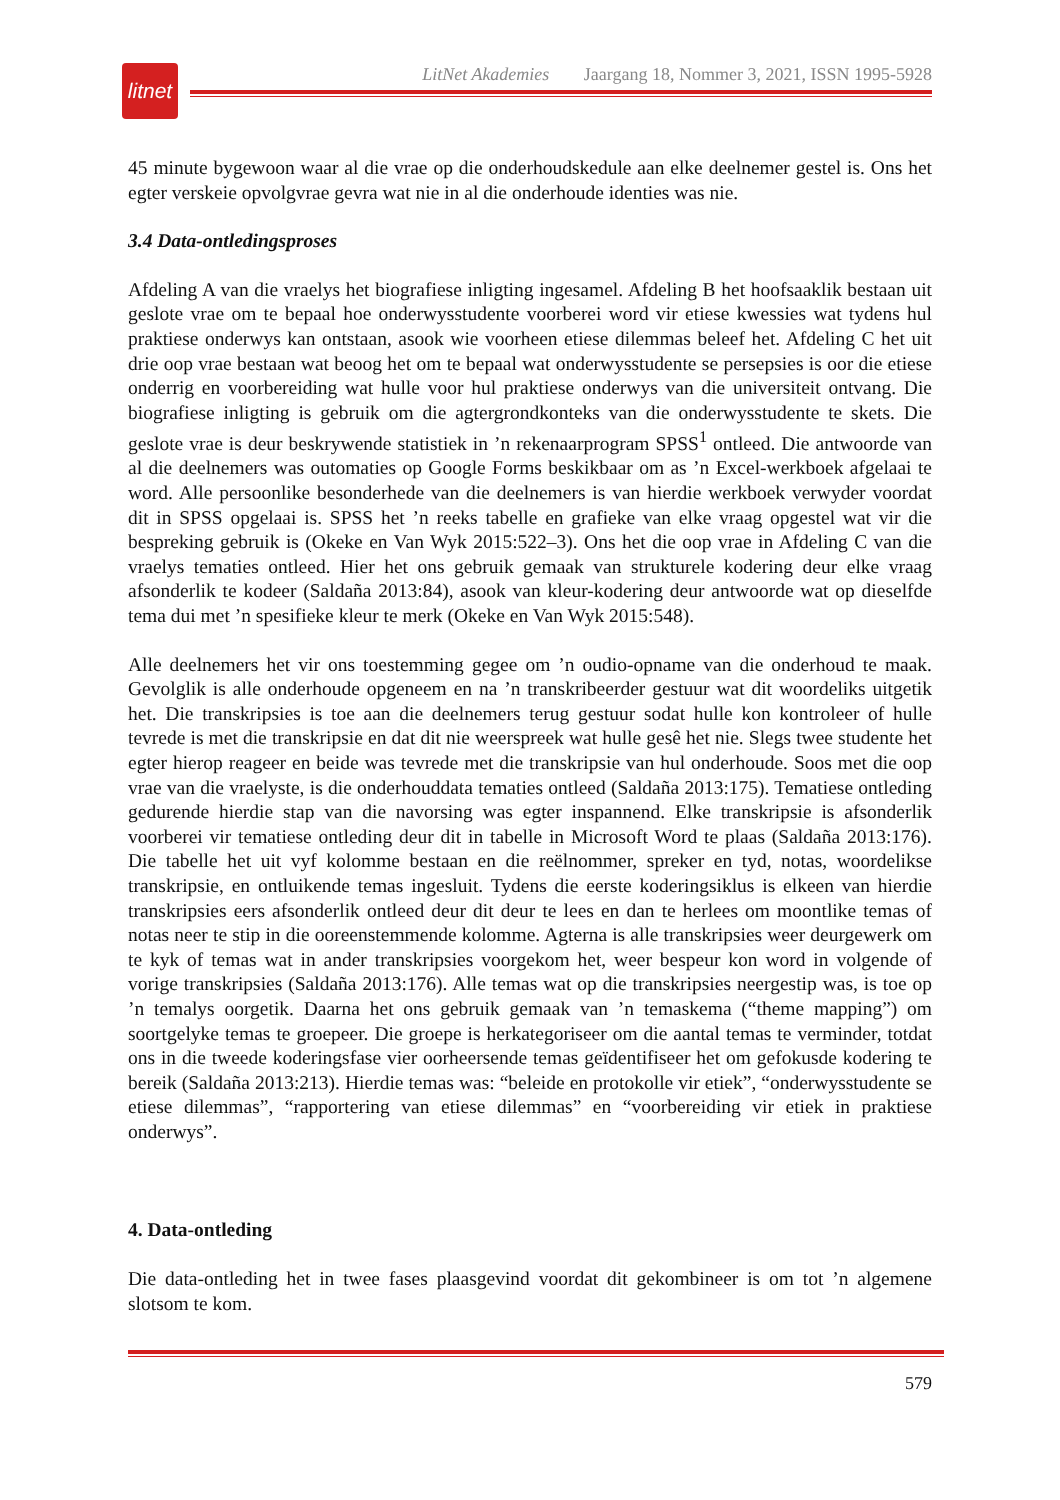litnet
LitNet Akademies Jaargang 18, Nommer 3, 2021, ISSN 1995-5928
45 minute bygewoon waar al die vrae op die onderhoudskedule aan elke deelnemer gestel is. Ons het egter verskeie opvolgvrae gevra wat nie in al die onderhoude identies was nie.
3.4 Data-ontledingsproses
Afdeling A van die vraelys het biografiese inligting ingesamel. Afdeling B het hoofsaaklik bestaan uit geslote vrae om te bepaal hoe onderwysstudente voorberei word vir etiese kwessies wat tydens hul praktiese onderwys kan ontstaan, asook wie voorheen etiese dilemmas beleef het. Afdeling C het uit drie oop vrae bestaan wat beoog het om te bepaal wat onderwysstudente se persepsies is oor die etiese onderrig en voorbereiding wat hulle voor hul praktiese onderwys van die universiteit ontvang. Die biografiese inligting is gebruik om die agtergrondkonteks van die onderwysstudente te skets. Die geslote vrae is deur beskrywende statistiek in ’n rekenaarprogram SPSS<sup>1</sup> ontleed. Die antwoorde van al die deelnemers was outomaties op Google Forms beskikbaar om as ’n Excel-werkboek afgelaai te word. Alle persoonlike besonderhede van die deelnemers is van hierdie werkboek verwyder voordat dit in SPSS opgelaai is. SPSS het ’n reeks tabelle en grafieke van elke vraag opgestel wat vir die bespreking gebruik is (Okeke en Van Wyk 2015:522–3). Ons het die oop vrae in Afdeling C van die vraelys tematies ontleed. Hier het ons gebruik gemaak van strukturele kodering deur elke vraag afsonderlik te kodeer (Saldaña 2013:84), asook van kleur-kodering deur antwoorde wat op dieselfde tema dui met ’n spesifieke kleur te merk (Okeke en Van Wyk 2015:548).
Alle deelnemers het vir ons toestemming gegee om ’n oudio-opname van die onderhoud te maak. Gevolglik is alle onderhoude opgeneem en na ’n transkribeerder gestuur wat dit woordeliks uitgetik het. Die transkripsies is toe aan die deelnemers terug gestuur sodat hulle kon kontroleer of hulle tevrede is met die transkripsie en dat dit nie weerspreek wat hulle gesê het nie. Slegs twee studente het egter hierop reageer en beide was tevrede met die transkripsie van hul onderhoude. Soos met die oop vrae van die vraelyste, is die onderhouddata tematies ontleed (Saldaña 2013:175). Tematiese ontleding gedurende hierdie stap van die navorsing was egter inspannend. Elke transkripsie is afsonderlik voorberei vir tematiese ontleding deur dit in tabelle in Microsoft Word te plaas (Saldaña 2013:176). Die tabelle het uit vyf kolomme bestaan en die reëlnommer, spreker en tyd, notas, woordelikse transkripsie, en ontluikende temas ingesluit. Tydens die eerste koderingsiklus is elkeen van hierdie transkripsies eers afsonderlik ontleed deur dit deur te lees en dan te herlees om moontlike temas of notas neer te stip in die ooreenstemmende kolomme. Agterna is alle transkripsies weer deurgewerk om te kyk of temas wat in ander transkripsies voorgekom het, weer bespeur kon word in volgende of vorige transkripsies (Saldaña 2013:176). Alle temas wat op die transkripsies neergestip was, is toe op ’n temalys oorgetik. Daarna het ons gebruik gemaak van ’n temaskema (“theme mapping”) om soortgelyke temas te groepeer. Die groepe is herkategoriseer om die aantal temas te verminder, totdat ons in die tweede koderingsfase vier oorheersende temas geïdentifiseer het om gefokusde kodering te bereik (Saldaña 2013:213). Hierdie temas was: “beleide en protokolle vir etiek”, “onderwysstudente se etiese dilemmas”, “rapportering van etiese dilemmas” en “voorbereiding vir etiek in praktiese onderwys”.
4. Data-ontleding
Die data-ontleding het in twee fases plaasgevind voordat dit gekombineer is om tot ’n algemene slotsom te kom.
579